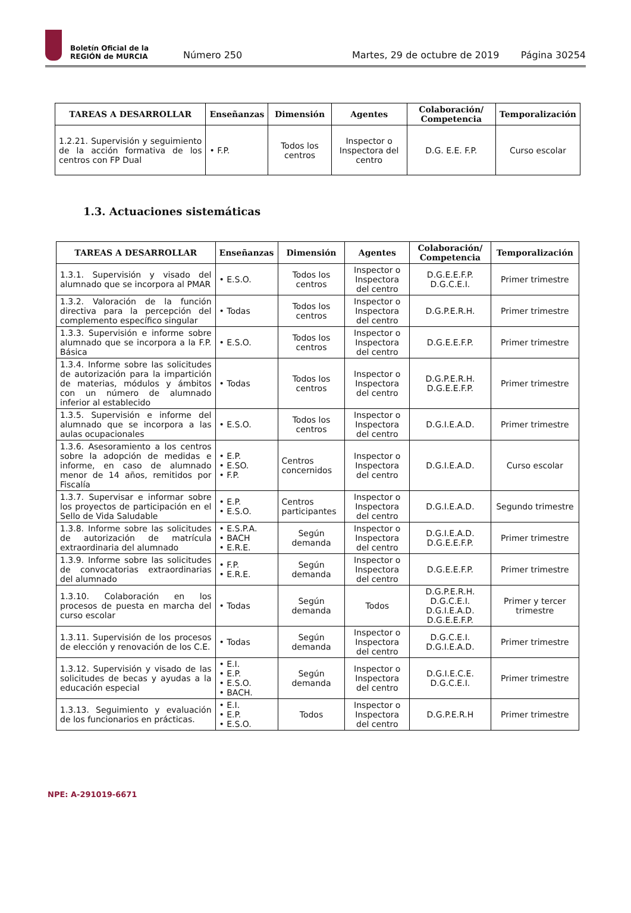Boletín Oficial de la
REGIÓN de MURCIA
Número 250 Martes, 29 de octubre de 2019 Página 30254
| TAREAS A DESARROLLAR | Enseñanzas | Dimensión | Agentes | Colaboración/ Competencia | Temporalización |
| --- | --- | --- | --- | --- | --- |
| 1.2.21. Supervisión y seguimiento de la acción formativa de los centros con FP Dual | • F.P. | Todos los centros | Inspector o Inspectora del centro | D.G. E.E. F.P. | Curso escolar |
1.3. Actuaciones sistemáticas
| TAREAS A DESARROLLAR | Enseñanzas | Dimensión | Agentes | Colaboración/ Competencia | Temporalización |
| --- | --- | --- | --- | --- | --- |
| 1.3.1. Supervisión y visado del alumnado que se incorpora al PMAR | • E.S.O. | Todos los centros | Inspector o Inspectora del centro | D.G.E.E.F.P. D.G.C.E.I. | Primer trimestre |
| 1.3.2. Valoración de la función directiva para la percepción del complemento específico singular | • Todas | Todos los centros | Inspector o Inspectora del centro | D.G.P.E.R.H. | Primer trimestre |
| 1.3.3. Supervisión e informe sobre alumnado que se incorpora a la F.P. Básica | • E.S.O. | Todos los centros | Inspector o Inspectora del centro | D.G.E.E.F.P. | Primer trimestre |
| 1.3.4. Informe sobre las solicitudes de autorización para la impartición de materias, módulos y ámbitos con un número de alumnado inferior al establecido | • Todas | Todos los centros | Inspector o Inspectora del centro | D.G.P.E.R.H. D.G.E.E.F.P. | Primer trimestre |
| 1.3.5. Supervisión e informe del alumnado que se incorpora a las aulas ocupacionales | • E.S.O. | Todos los centros | Inspector o Inspectora del centro | D.G.I.E.A.D. | Primer trimestre |
| 1.3.6. Asesoramiento a los centros sobre la adopción de medidas e informe, en caso de alumnado menor de 14 años, remitidos por Fiscalía | • E.P. • E.SO. • F.P. | Centros concernidos | Inspector o Inspectora del centro | D.G.I.E.A.D. | Curso escolar |
| 1.3.7. Supervisar e informar sobre los proyectos de participación en el Sello de Vida Saludable | • E.P. • E.S.O. | Centros participantes | Inspector o Inspectora del centro | D.G.I.E.A.D. | Segundo trimestre |
| 1.3.8. Informe sobre las solicitudes de autorización de matrícula extraordinaria del alumnado | • E.S.P.A. • BACH • E.R.E. | Según demanda | Inspector o Inspectora del centro | D.G.I.E.A.D. D.G.E.E.F.P. | Primer trimestre |
| 1.3.9. Informe sobre las solicitudes de convocatorias extraordinarias del alumnado | • F.P. • E.R.E. | Según demanda | Inspector o Inspectora del centro | D.G.E.E.F.P. | Primer trimestre |
| 1.3.10. Colaboración en los procesos de puesta en marcha del curso escolar | • Todas | Según demanda | Todos | D.G.P.E.R.H. D.G.C.E.I. D.G.I.E.A.D. D.G.E.E.F.P. | Primer y tercer trimestre |
| 1.3.11. Supervisión de los procesos de elección y renovación de los C.E. | • Todas | Según demanda | Inspector o Inspectora del centro | D.G.C.E.I. D.G.I.E.A.D. | Primer trimestre |
| 1.3.12. Supervisión y visado de las solicitudes de becas y ayudas a la educación especial | • E.I. • E.P. • E.S.O. • BACH. | Según demanda | Inspector o Inspectora del centro | D.G.I.E.C.E. D.G.C.E.I. | Primer trimestre |
| 1.3.13. Seguimiento y evaluación de los funcionarios en prácticas. | • E.I. • E.P. • E.S.O. | Todos | Inspector o Inspectora del centro | D.G.P.E.R.H | Primer trimestre |
NPE: A-291019-6671